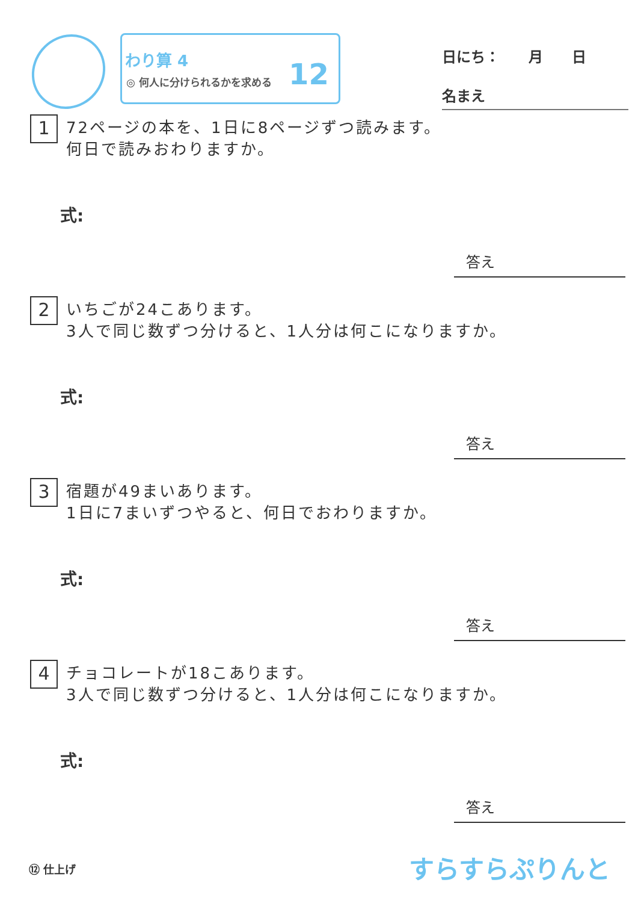わり算 4
◎ 何人に分けられるかを求める 12
日にち：　　月　　日
名まえ
1
72ページの本を、1日に8ページずつ読みます。
何日で読みおわりますか。
式:
答え
2
いちごが24こあります。
3人で同じ数ずつ分けると、1人分は何こになりますか。
式:
答え
3
宿題が49まいあります。
1日に7まいずつやると、何日でおわりますか。
式:
答え
4
チョコレートが18こあります。
3人で同じ数ずつ分けると、1人分は何こになりますか。
式:
答え
⑫ 仕上げ すらすらぷりんと